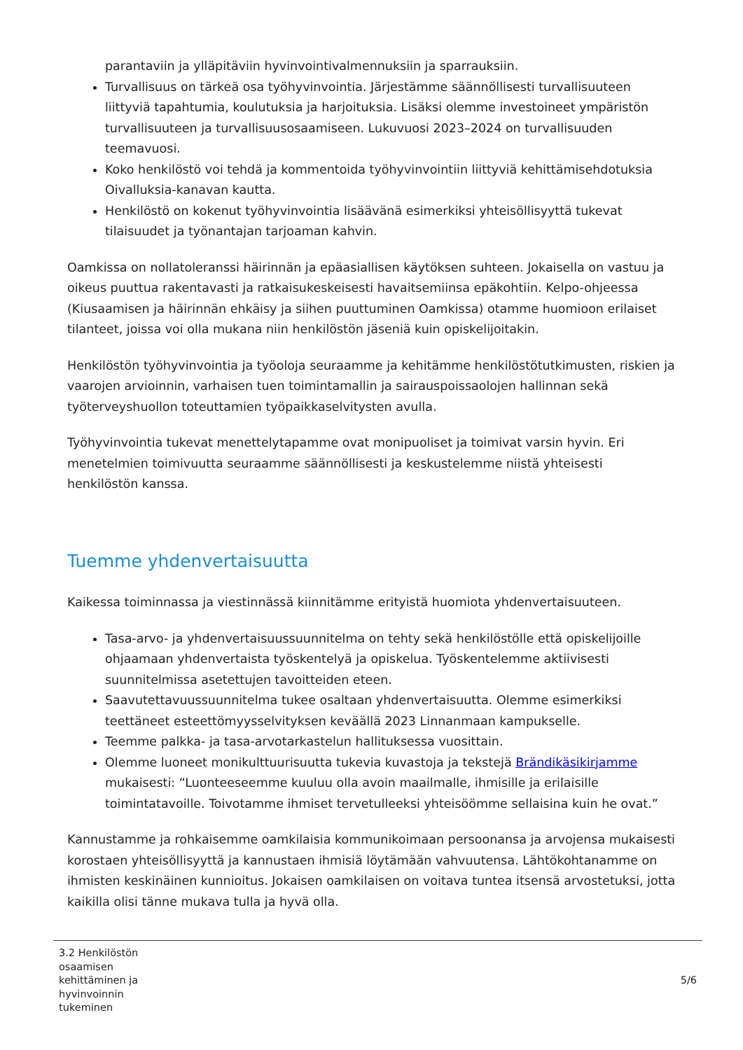parantaviin ja ylläpitäviin hyvinvointivalmennuksiin ja sparrauksiin.
Turvallisuus on tärkeä osa työhyvinvointia. Järjestämme säännöllisesti turvallisuuteen liittyviä tapahtumia, koulutuksia ja harjoituksia. Lisäksi olemme investoineet ympäristön turvallisuuteen ja turvallisuusosaamiseen. Lukuvuosi 2023–2024 on turvallisuuden teemavuosi.
Koko henkilöstö voi tehdä ja kommentoida työhyvinvointiin liittyviä kehittämisehdotuksia Oivalluksia-kanavan kautta.
Henkilöstö on kokenut työhyvinvointia lisäävänä esimerkiksi yhteisöllisyyttä tukevat tilaisuudet ja työnantajan tarjoaman kahvin.
Oamkissa on nollatoleranssi häirinnän ja epäasiallisen käytöksen suhteen. Jokaisella on vastuu ja oikeus puuttua rakentavasti ja ratkaisukeskeisesti havaitsemiinsa epäkohtiin. Kelpo-ohjeessa (Kiusaamisen ja häirinnän ehkäisy ja siihen puuttuminen Oamkissa) otamme huomioon erilaiset tilanteet, joissa voi olla mukana niin henkilöstön jäseniä kuin opiskelijoitakin.
Henkilöstön työhyvinvointia ja työoloja seuraamme ja kehitämme henkilöstötutkimusten, riskien ja vaarojen arvioinnin, varhaisen tuen toimintamallin ja sairauspoissaolojen hallinnan sekä työterveyshuollon toteuttamien työpaikkaselvitysten avulla.
Työhyvinvointia tukevat menettelytapamme ovat monipuoliset ja toimivat varsin hyvin. Eri menetelmien toimivuutta seuraamme säännöllisesti ja keskustelemme niistä yhteisesti henkilöstön kanssa.
Tuemme yhdenvertaisuutta
Kaikessa toiminnassa ja viestinnässä kiinnitämme erityistä huomiota yhdenvertaisuuteen.
Tasa-arvo- ja yhdenvertaisuussuunnitelma on tehty sekä henkilöstölle että opiskelijoille ohjaamaan yhdenvertaista työskentelyä ja opiskelua. Työskentelemme aktiivisesti suunnitelmissa asetettujen tavoitteiden eteen.
Saavutettavuussuunnitelma tukee osaltaan yhdenvertaisuutta. Olemme esimerkiksi teettäneet esteettömyysselvityksen keväällä 2023 Linnanmaan kampukselle.
Teemme palkka- ja tasa-arvotarkastelun hallituksessa vuosittain.
Olemme luoneet monikulttuurisuutta tukevia kuvastoja ja tekstejä Brändikäsikirjamme mukaisesti: “Luonteeseemme kuuluu olla avoin maailmalle, ihmisille ja erilaisille toimintatavoille. Toivotamme ihmiset tervetulleeksi yhteisöömme sellaisina kuin he ovat.”
Kannustamme ja rohkaisemme oamkilaisia kommunikoimaan persoonansa ja arvojensa mukaisesti korostaen yhteisöllisyyttä ja kannustaen ihmisiä löytämään vahvuutensa. Lähtökohtanamme on ihmisten keskinäinen kunnioitus. Jokaisen oamkilaisen on voitava tuntea itsensä arvostetuksi, jotta kaikilla olisi tänne mukava tulla ja hyvä olla.
3.2 Henkilöstön osaamisen kehittäminen ja hyvinvoinnin tukeminen
5/6